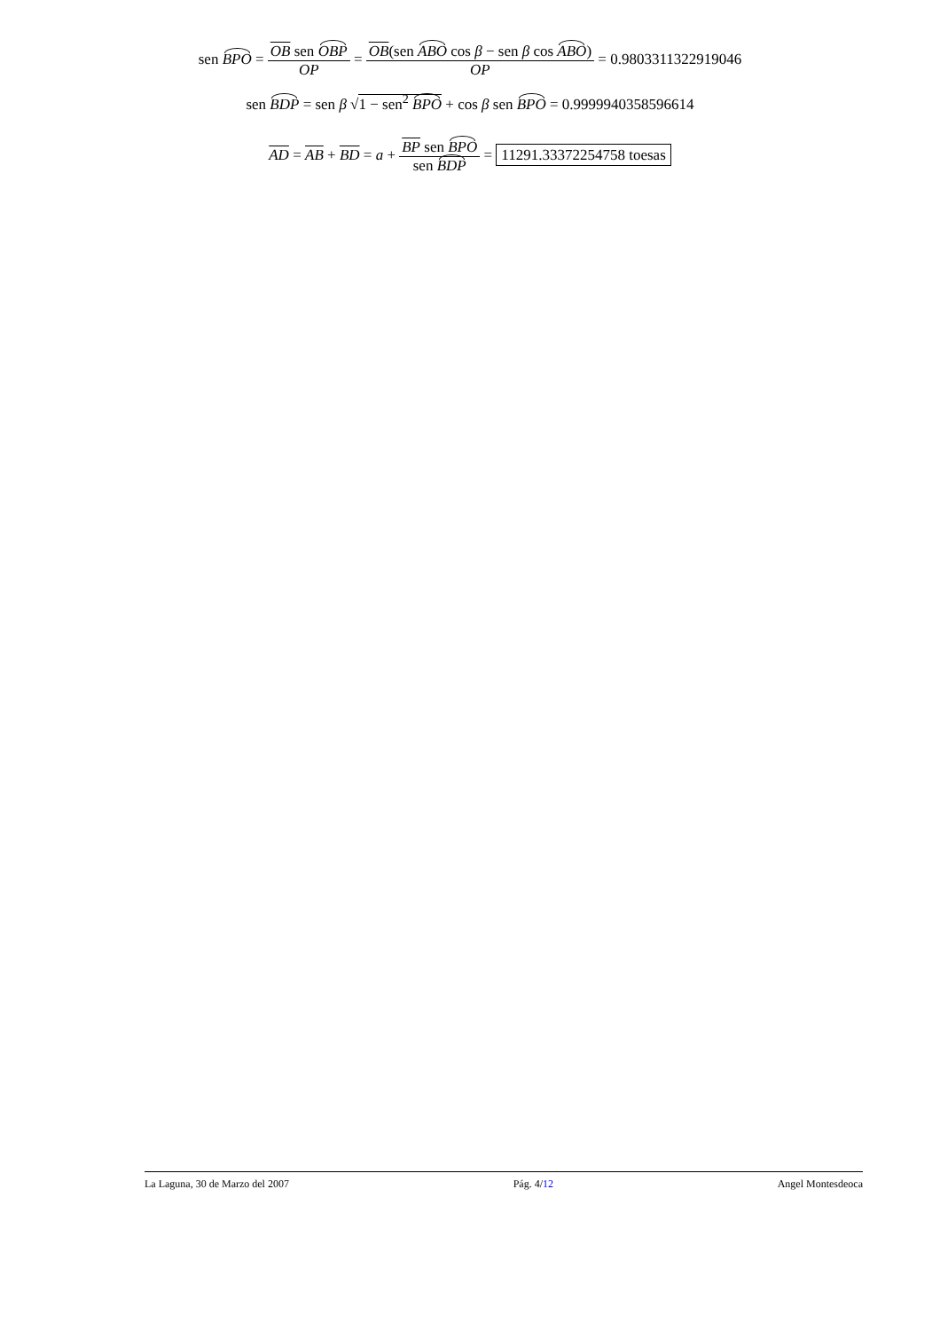sen BPO = OB sen OBP OP = OB(sen ABO cos β − sen β cos ABO) OP = 0.9803311322919046
sen BDP = sen β √1 − sen<sup>2</sup> BPO + cos β sen BPO = 0.9999940358596614
AD = AB + BD = a + BP sen BPO sen BDP = 11291.33372254758 toesas
La Laguna, 30 de Marzo del 2007 Pág. 4/12 Angel Montesdeoca